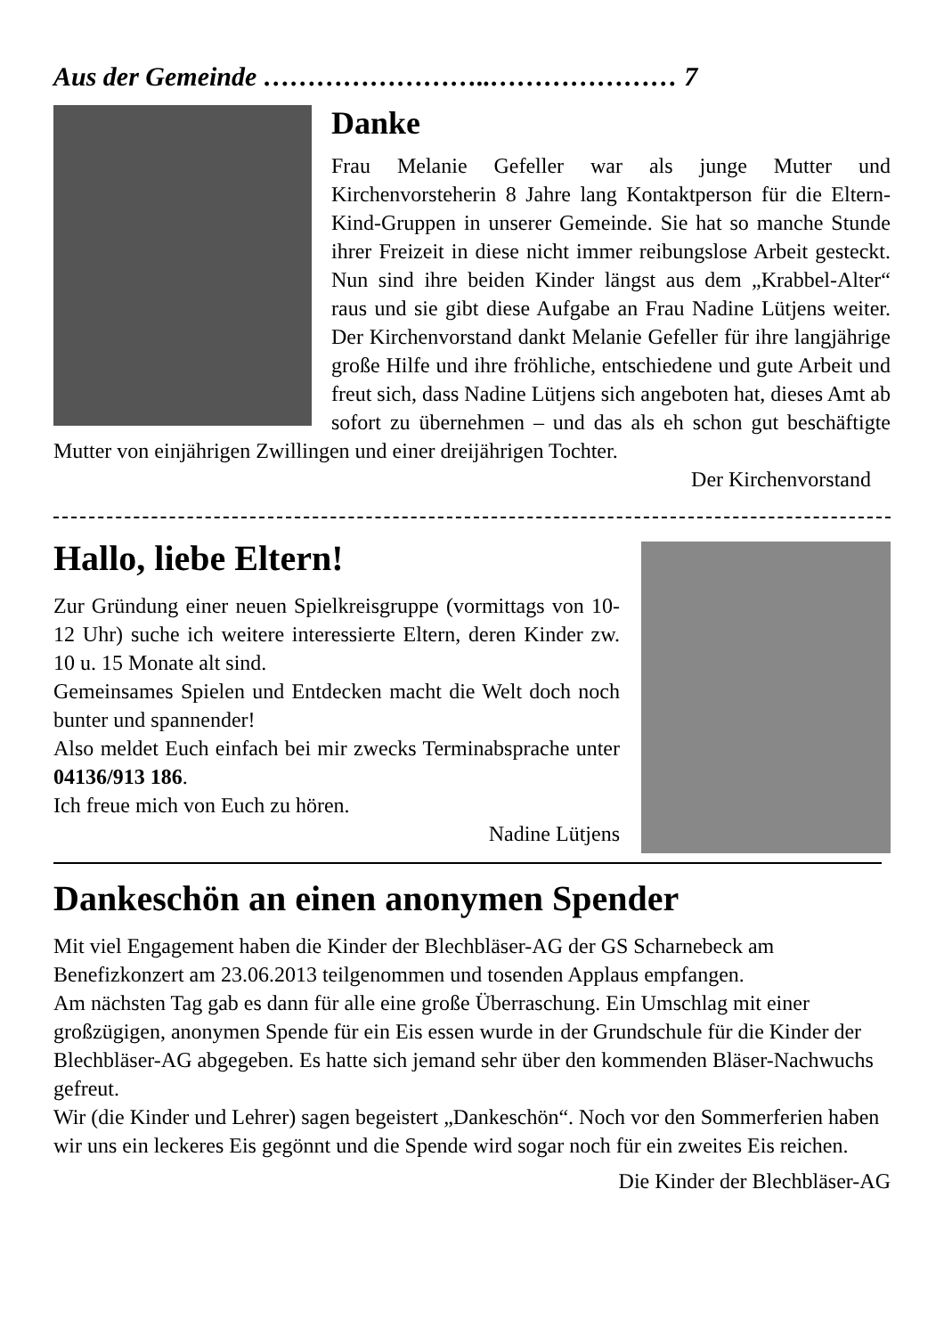Aus der Gemeinde ……………………..………………… 7
Danke
Frau Melanie Gefeller war als junge Mutter und Kirchenvorsteherin 8 Jahre lang Kontaktperson für die Eltern-Kind-Gruppen in unserer Gemeinde. Sie hat so manche Stunde ihrer Freizeit in diese nicht immer reibungslose Arbeit gesteckt. Nun sind ihre beiden Kinder längst aus dem „Krabbel-Alter“ raus und sie gibt diese Aufgabe an Frau Nadine Lütjens weiter. Der Kirchenvorstand dankt Melanie Gefeller für ihre langjährige große Hilfe und ihre fröhliche, entschiedene und gute Arbeit und freut sich, dass Nadine Lütjens sich angeboten hat, dieses Amt ab sofort zu übernehmen – und das als eh schon gut beschäftigte Mutter von einjährigen Zwillingen und einer dreijährigen Tochter.
Der Kirchenvorstand
Hallo, liebe Eltern!
Zur Gründung einer neuen Spielkreisgruppe (vormittags von 10-12 Uhr) suche ich weitere interessierte Eltern, deren Kinder zw. 10 u. 15 Monate alt sind.
Gemeinsames Spielen und Entdecken macht die Welt doch noch bunter und spannender!
Also meldet Euch einfach bei mir zwecks Terminabsprache unter 04136/913 186.
Ich freue mich von Euch zu hören.
Nadine Lütjens
Dankeschön an einen anonymen Spender
Mit viel Engagement haben die Kinder der Blechbläser-AG der GS Scharnebeck am Benefizkonzert am 23.06.2013 teilgenommen und tosenden Applaus empfangen.
Am nächsten Tag gab es dann für alle eine große Überraschung. Ein Umschlag mit einer großzügigen, anonymen Spende für ein Eis essen wurde in der Grundschule für die Kinder der Blechbläser-AG abgegeben. Es hatte sich jemand sehr über den kommenden Bläser-Nachwuchs gefreut.
Wir (die Kinder und Lehrer) sagen begeistert „Dankeschön“. Noch vor den Sommerferien haben wir uns ein leckeres Eis gegönnt und die Spende wird sogar noch für ein zweites Eis reichen.
Die Kinder der Blechbläser-AG